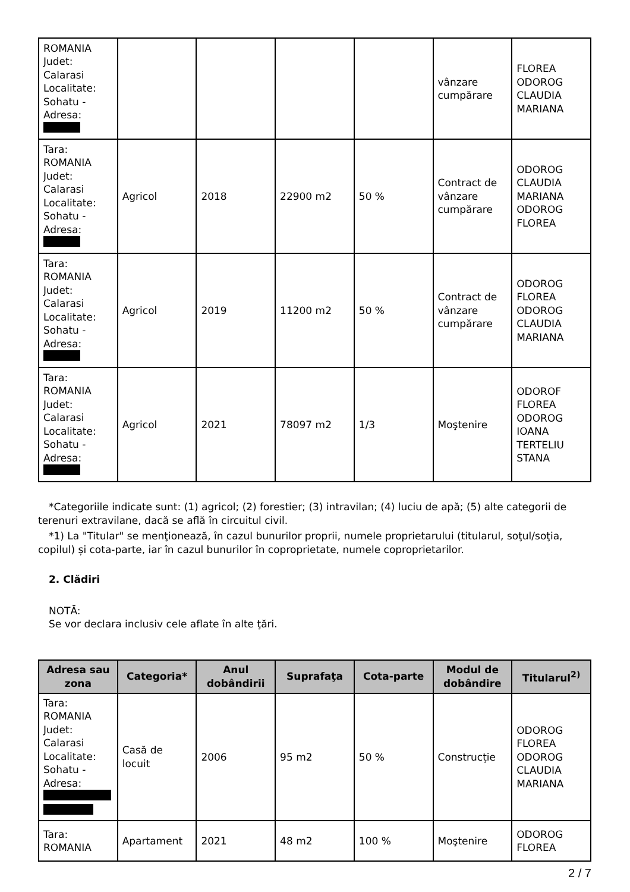| ROMANIA Judet: Calarasi Localitate: Sohatu - Adresa: | | | | | vânzare cumpărare | FLOREA ODOROG CLAUDIA MARIANA |
| Tara: ROMANIA Judet: Calarasi Localitate: Sohatu - Adresa: | Agricol | 2018 | 22900 m2 | 50 % | Contract de vânzare cumpărare | ODOROG CLAUDIA MARIANA ODOROG FLOREA |
| Tara: ROMANIA Judet: Calarasi Localitate: Sohatu - Adresa: | Agricol | 2019 | 11200 m2 | 50 % | Contract de vânzare cumpărare | ODOROG FLOREA ODOROG CLAUDIA MARIANA |
| Tara: ROMANIA Judet: Calarasi Localitate: Sohatu - Adresa: | Agricol | 2021 | 78097 m2 | 1/3 | Moştenire | ODOROF FLOREA ODOROG IOANA TERTELIU STANA |
*Categoriile indicate sunt: (1) agricol; (2) forestier; (3) intravilan; (4) luciu de apă; (5) alte categorii de terenuri extravilane, dacă se află în circuitul civil.
*1) La "Titular" se menţionează, în cazul bunurilor proprii, numele proprietarului (titularul, soţul/soţia, copilul) și cota-parte, iar în cazul bunurilor în coproprietate, numele coproprietarilor.
2. Clădiri
NOTĂ:
Se vor declara inclusiv cele aflate în alte ţări.
| Adresa sau zona | Categoria* | Anul dobândirii | Suprafaţa | Cota-parte | Modul de dobândire | Titularul<sup>2)</sup> |
| --- | --- | --- | --- | --- | --- | --- |
| Tara: ROMANIA Judet: Calarasi Localitate: Sohatu - Adresa: | Casă de locuit | 2006 | 95 m2 | 50 % | Construcție | ODOROG FLOREA ODOROG CLAUDIA MARIANA |
| Tara: ROMANIA | Apartament | 2021 | 48 m2 | 100 % | Moştenire | ODOROG FLOREA |
2 / 7